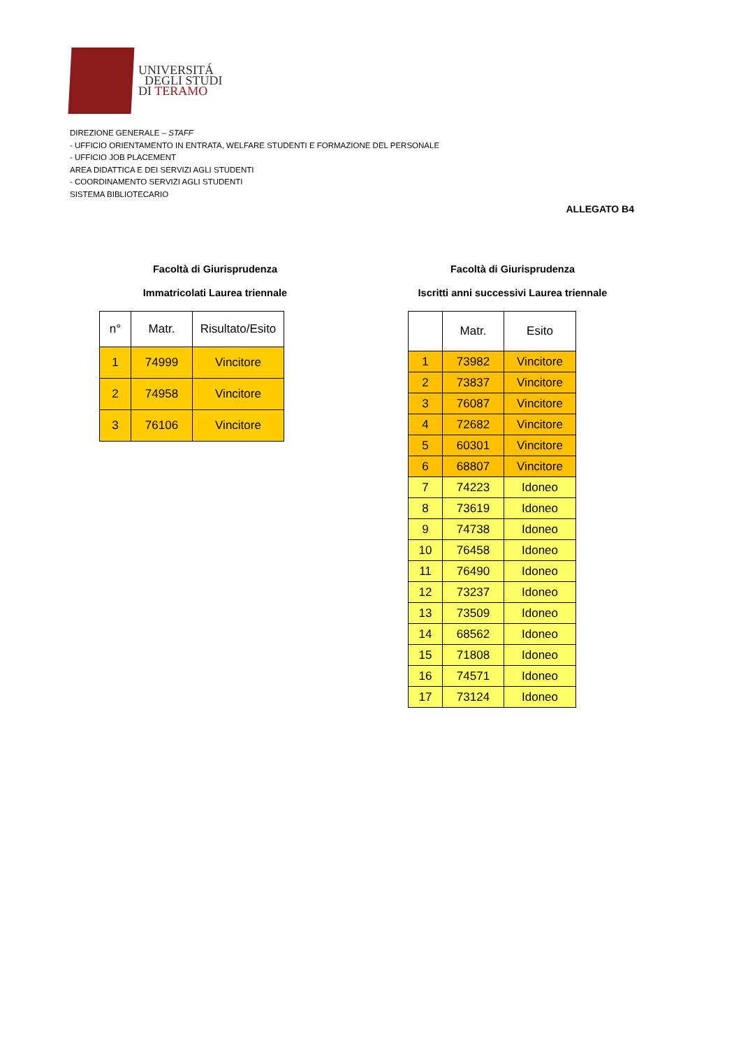UNIVERSITÁ
DEGLI STUDI
DI TERAMO
DIREZIONE GENERALE – STAFF
- UFFICIO ORIENTAMENTO IN ENTRATA, WELFARE STUDENTI E FORMAZIONE DEL PERSONALE
- UFFICIO JOB PLACEMENT
AREA DIDATTICA E DEI SERVIZI AGLI STUDENTI
- COORDINAMENTO SERVIZI AGLI STUDENTI
SISTEMA BIBLIOTECARIO
ALLEGATO B4
Facoltà di Giurisprudenza
Immatricolati Laurea triennale
| n° | Matr. | Risultato/Esito |
| --- | --- | --- |
| 1 | 74999 | Vincitore |
| 2 | 74958 | Vincitore |
| 3 | 76106 | Vincitore |
Facoltà di Giurisprudenza
Iscritti anni successivi Laurea triennale
| | Matr. | Esito |
| --- | --- | --- |
| 1 | 73982 | Vincitore |
| 2 | 73837 | Vincitore |
| 3 | 76087 | Vincitore |
| 4 | 72682 | Vincitore |
| 5 | 60301 | Vincitore |
| 6 | 68807 | Vincitore |
| 7 | 74223 | Idoneo |
| 8 | 73619 | Idoneo |
| 9 | 74738 | Idoneo |
| 10 | 76458 | Idoneo |
| 11 | 76490 | Idoneo |
| 12 | 73237 | Idoneo |
| 13 | 73509 | Idoneo |
| 14 | 68562 | Idoneo |
| 15 | 71808 | Idoneo |
| 16 | 74571 | Idoneo |
| 17 | 73124 | Idoneo |